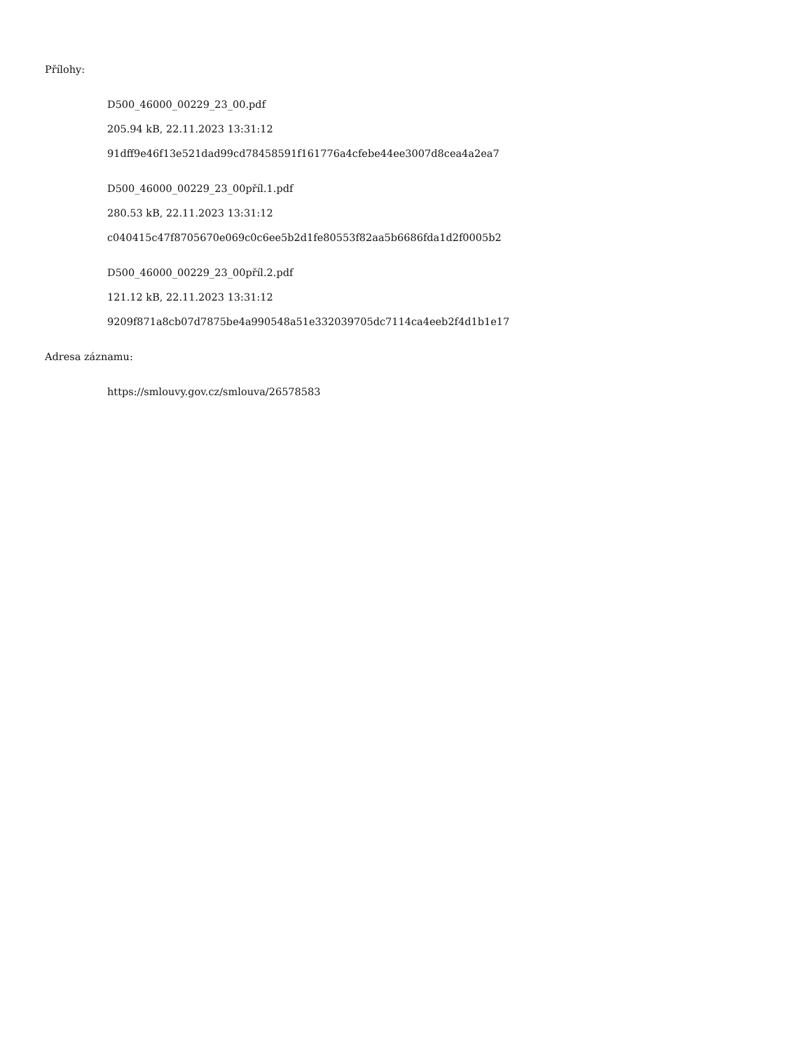Přílohy:
D500_46000_00229_23_00.pdf
205.94 kB, 22.11.2023 13:31:12
91dff9e46f13e521dad99cd78458591f161776a4cfebe44ee3007d8cea4a2ea7
D500_46000_00229_23_00příl.1.pdf
280.53 kB, 22.11.2023 13:31:12
c040415c47f8705670e069c0c6ee5b2d1fe80553f82aa5b6686fda1d2f0005b2
D500_46000_00229_23_00příl.2.pdf
121.12 kB, 22.11.2023 13:31:12
9209f871a8cb07d7875be4a990548a51e332039705dc7114ca4eeb2f4d1b1e17
Adresa záznamu:
https://smlouvy.gov.cz/smlouva/26578583